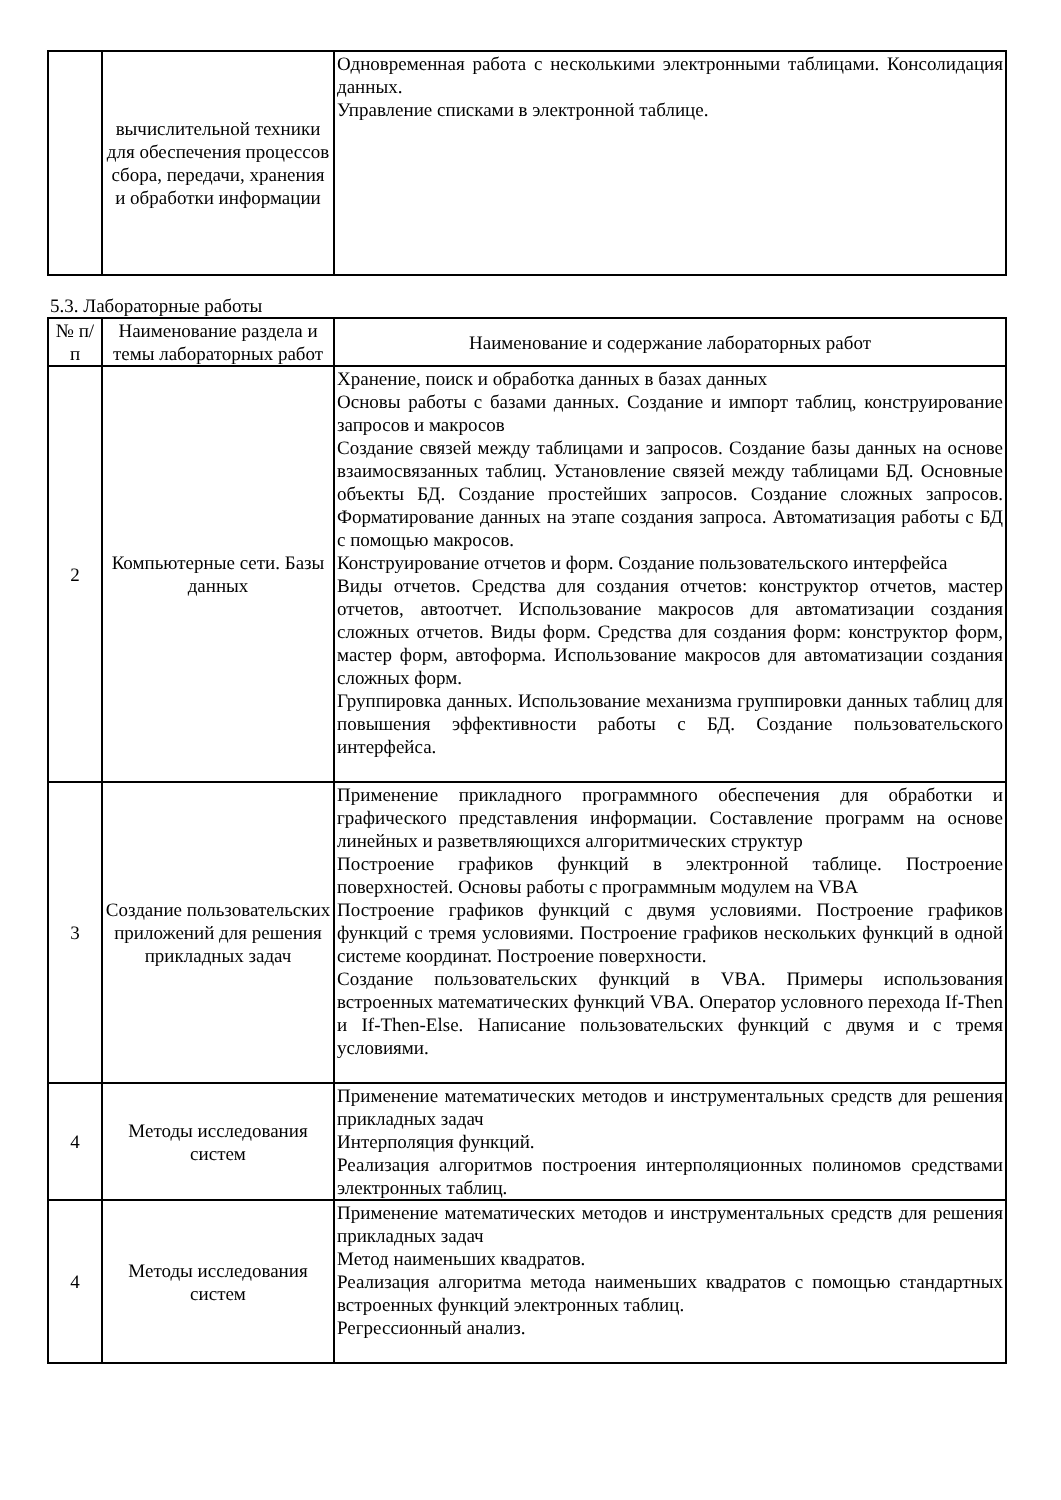| | вычислительной техники для обеспечения процессов сбора, передачи, хранения и обработки информации | Одновременная работа с несколькими электронными таблицами. Консолидация данных. Управление списками в электронной таблице. |
5.3. Лабораторные работы
| № п/п | Наименование раздела и темы лабораторных работ | Наименование и содержание лабораторных работ |
| --- | --- | --- |
| 2 | Компьютерные сети. Базы данных | Хранение, поиск и обработка данных в базах данных Основы работы с базами данных. Создание и импорт таблиц, конструирование запросов и макросов Создание связей между таблицами и запросов. Создание базы данных на основе взаимосвязанных таблиц. Установление связей между таблицами БД. Основные объекты БД. Создание простейших запросов. Создание сложных запросов. Форматирование данных на этапе создания запроса. Автоматизация работы с БД с помощью макросов. Конструирование отчетов и форм. Создание пользовательского интерфейса Виды отчетов. Средства для создания отчетов: конструктор отчетов, мастер отчетов, автоотчет. Использование макросов для автоматизации создания сложных отчетов. Виды форм. Средства для создания форм: конструктор форм, мастер форм, автоформа. Использование макросов для автоматизации создания сложных форм. Группировка данных. Использование механизма группировки данных таблиц для повышения эффективности работы с БД. Создание пользовательского интерфейса. |
| 3 | Создание пользовательских приложений для решения прикладных задач | Применение прикладного программного обеспечения для обработки и графического представления информации. Составление программ на основе линейных и разветвляющихся алгоритмических структур Построение графиков функций в электронной таблице. Построение поверхностей. Основы работы с программным модулем на VBA Построение графиков функций с двумя условиями. Построение графиков функций с тремя условиями. Построение графиков нескольких функций в одной системе координат. Построение поверхности. Создание пользовательских функций в VBA. Примеры использования встроенных математических функций VBA. Оператор условного перехода If-Then и If-Then-Else. Написание пользовательских функций с двумя и с тремя условиями. |
| 4 | Методы исследования систем | Применение математических методов и инструментальных средств для решения прикладных задач Интерполяция функций. Реализация алгоритмов построения интерполяционных полиномов средствами электронных таблиц. |
| 4 | Методы исследования систем | Применение математических методов и инструментальных средств для решения прикладных задач Метод наименьших квадратов. Реализация алгоритма метода наименьших квадратов с помощью стандартных встроенных функций электронных таблиц. Регрессионный анализ. |